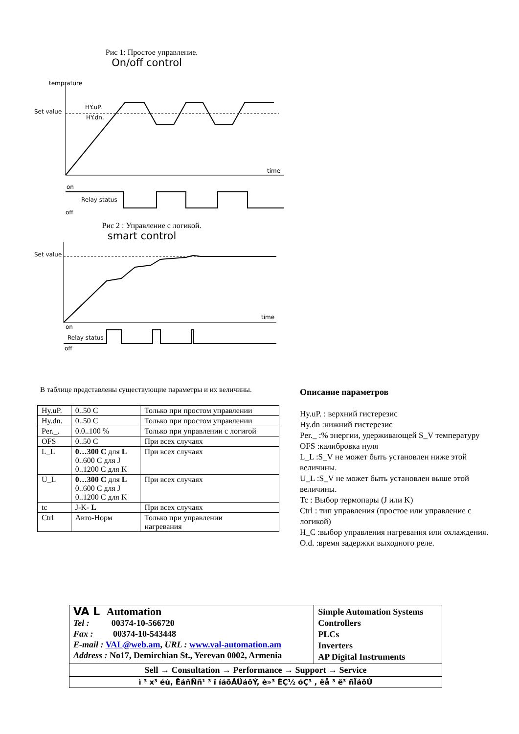Рис 1: Простое управление.
On/off control
temprature
Set value
HY.uP.
HY.dn.
time
on
Relay status
off
Рис 2 : Управление с логикой.
smart control
Set value
time
on
Relay status
off
В таблице представлены существующие параметры и их величины.
| Hy.uP. | 0..50 C | Только при простом управлении |
| Hy.dn. | 0..50 C | Только при простом управлении |
| Per._. | 0.0..100 % | Только при управлении с логигой |
| OFS | 0..50 C | При всех случаях |
| L_L | 0…300 C для L 0..600 C для J 0..1200 C для K | При всех случаях |
| U_L | 0…300 C для L 0..600 C для J 0..1200 C для K | При всех случаях |
| tc | J-K- L | При всех случаях |
| Ctrl | Авто-Норм | Только при управлении нагревания |
Описание параметров
Hy.uP. : верхний гистерезис
Hy.dn :нижний гистерезис
Per._ :% энергии, удерживающей S_V температуру
OFS :калибровка нуля
L_L :S_V не может быть установлен ниже этой величины.
U_L :S_V не может быть установлен выше этой величины.
Tc : Выбор термопары (J или K)
Ctrl : тип управления (простое или управление с логикой)
H_C :выбор управления нагревания или охлаждения.
O.d. :время задержки выходного реле.
| VA L Automation Tel : 00374-10-566720 Fax : 00374-10-543448 E-mail : VAL@web.am , URL : www.val-automation.am Address : No17, Demirchian St., Yerevan 0002, Armenia | Simple Automation Systems Controllers PLCs Inverters AP Digital Instruments |
| Sell → Consultation → Performance → Support → Service | |
| ì ³ x³ éù, ËáñÑñ¹ ³ ï íáõÃÛáõÝ, è»³ ÉÇ½ óÇ³ , êå ³ ë³ ñÏáõÙ | |